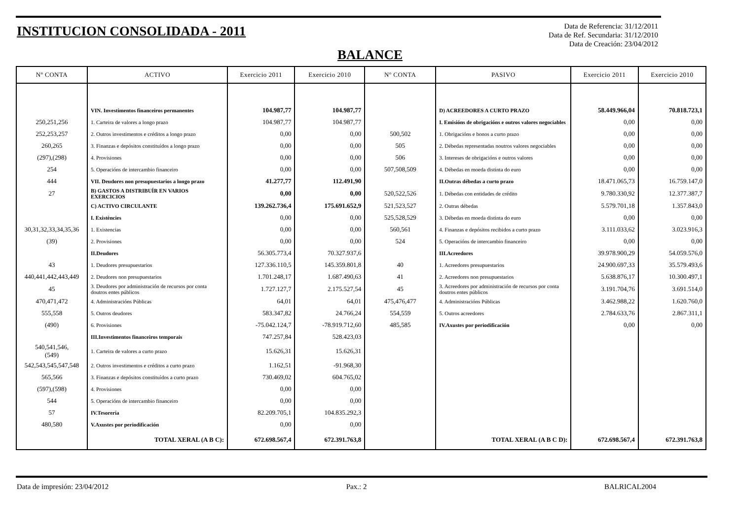INSTITUCION CONSOLIDADA - 2011
Data de Referencia: 31/12/2011
Data de Ref. Secundaria: 31/12/2010
Data de Creación: 23/04/2012
BALANCE
| Nº CONTA | ACTIVO | Exercicio 2011 | Exercicio 2010 | Nº CONTA | PASIVO | Exercicio 2011 | Exercicio 2010 |
| --- | --- | --- | --- | --- | --- | --- | --- |
| | VIN. Investimentos financeiros permanentes | 104.987,77 | 104.987,77 | | D) ACREEDORES A CURTO PRAZO | 58.449.966,04 | 70.818.723,1 |
| 250,251,256 | 1. Carteira de valores a longo prazo | 104.987,77 | 104.987,77 | | I. Emisións de obrigacións e outros valores negociables | 0,00 | 0,00 |
| 252,253,257 | 2. Outros investimentos e créditos a longo prazo | 0,00 | 0,00 | 500,502 | 1. Obrigacións e bonos a curto prazo | 0,00 | 0,00 |
| 260,265 | 3. Finanzas e depósitos constituídos a longo prazo | 0,00 | 0,00 | 505 | 2. Débedas representadas noutros valores negociables | 0,00 | 0,00 |
| (297),(298) | 4. Provisiones | 0,00 | 0,00 | 506 | 3. Intereses de obrigacións e outros valores | 0,00 | 0,00 |
| 254 | 5. Operacións de intercambio financeiro | 0,00 | 0,00 | 507,508,509 | 4. Débedas en moeda distinta do euro | 0,00 | 0,00 |
| 444 | VII. Deudores non presupuestarios a longo prazo | 41.277,77 | 112.491,90 | | II.Outras débedas a curto prazo | 18.471.065,73 | 16.759.147,0 |
| 27 | B) GASTOS A DISTRIBUÍR EN VARIOS EXERCICIOS | 0,00 | 0,00 | 520,522,526 | 1. Débedas con entidades de crédito | 9.780.330,92 | 12.377.387,7 |
| | C) ACTIVO CIRCULANTE | 139.262.736,4 | 175.691.652,9 | 521,523,527 | 2. Outras débedas | 5.579.701,18 | 1.357.843,0 |
| | I. Existències | 0,00 | 0,00 | 525,528,529 | 3. Débedas en moeda distinta do euro | 0,00 | 0,00 |
| 30,31,32,33,34,35,36 | 1. Existencias | 0,00 | 0,00 | 560,561 | 4. Finanzas e depósitos recibidos a curto prazo | 3.111.033,62 | 3.023.916,3 |
| (39) | 2. Provisiones | 0,00 | 0,00 | 524 | 5. Operacións de intercambio financeiro | 0,00 | 0,00 |
| | II.Deudores | 56.305.773,4 | 70.327.937,6 | | III.Acreedores | 39.978.900,29 | 54.059.576,0 |
| 43 | 1. Deudores presupuestarios | 127.336.110,5 | 145.359.801,8 | 40 | 1. Acreedores presupuestarios | 24.900.697,33 | 35.579.493,6 |
| 440,441,442,443,449 | 2. Deudores non presupuestarios | 1.701.248,17 | 1.687.490,63 | 41 | 2. Acreedores non presupuestarios | 5.638.876,17 | 10.300.497,1 |
| 45 | 3. Deudores por administración de recursos por conta doutros entes públicos | 1.727.127,7 | 2.175.527,54 | 45 | 3. Acreedores por administración de recursos por conta doutros entes públicos | 3.191.704,76 | 3.691.514,0 |
| 470,471,472 | 4. Administracións Públicas | 64,01 | 64,01 | 475,476,477 | 4. Administracións Públicas | 3.462.988,22 | 1.620.760,0 |
| 555,558 | 5. Outros deudores | 583.347,82 | 24.766,24 | 554,559 | 5. Outros acreedores | 2.784.633,76 | 2.867.311,1 |
| (490) | 6. Provisiones | -75.042.124,7 | -78.919.712,60 | 485,585 | IV.Axustes por periodificación | 0,00 | 0,00 |
| | III.Investimentos financeiros temporais | 747.257,84 | 528.423,03 | | | | |
| 540,541,546, (549) | 1. Carteira de valores a curto prazo | 15.626,31 | 15.626,31 | | | | |
| 542,543,545,547,548 | 2. Outros investimentos e créditos a curto prazo | 1.162,51 | -91.968,30 | | | | |
| 565,566 | 3. Finanzas e depósitos constituídos a curto prazo | 730.469,02 | 604.765,02 | | | | |
| (597),(598) | 4. Provisiones | 0,00 | 0,00 | | | | |
| 544 | 5. Operacións de intercambio financeiro | 0,00 | 0,00 | | | | |
| 57 | IV.Tesorería | 82.209.705,1 | 104.835.292,3 | | | | |
| 480,580 | V.Axustes por periodificación | 0,00 | 0,00 | | | | |
| | TOTAL XERAL (A B C): | 672.698.567,4 | 672.391.763,8 | | TOTAL XERAL (A B C D): | 672.698.567,4 | 672.391.763,8 |
Data de impresión: 23/04/2012 Pax.: 2 BALRICAL2004